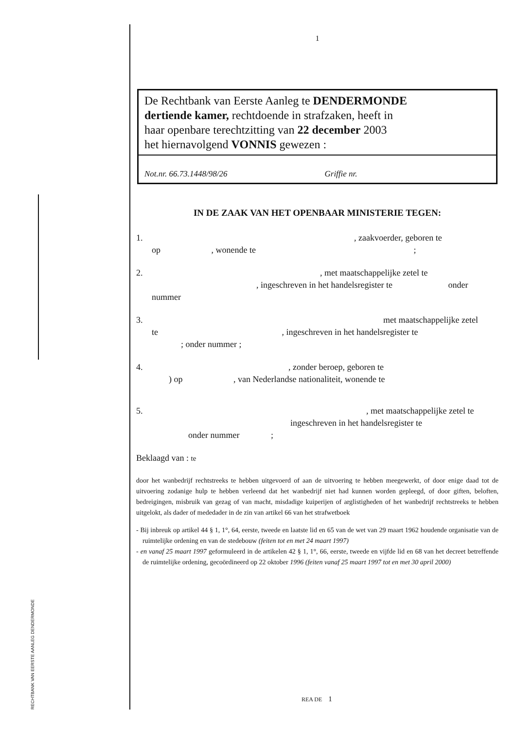RECHTBANK VAN EERSTE AANLEG DENDERMONDE
1
De Rechtbank van Eerste Aanleg te DENDERMONDE
dertiende kamer, rechtdoende in strafzaken, heeft in
haar openbare terechtzitting van 22 december 2003
het hiernavolgend VONNIS gewezen :
Not.nr. 66.73.1448/98/26 Griffie nr.
IN DE ZAAK VAN HET OPENBAAR MINISTERIE TEGEN:
1. , zaakvoerder, geboren te
op , wonende te ;
2. , met maatschappelijke zetel te
, ingeschreven in het handelsregister te onder
nummer
3. met maatschappelijke zetel
te , ingeschreven in het handelsregister te
; onder nummer ;
4. , zonder beroep, geboren te
) op , van Nederlandse nationaliteit, wonende te
5. , met maatschappelijke zetel te
ingeschreven in het handelsregister te
onder nummer ;
Beklaagd van : te
door het wanbedrijf rechtstreeks te hebben uitgevoerd of aan de uitvoering te hebben meegewerkt, of door enige daad tot de uitvoering zodanige hulp te hebben verleend dat het wanbedrijf niet had kunnen worden gepleegd, of door giften, beloften, bedreigingen, misbruik van gezag of van macht, misdadige kuiperijen of arglistigheden of het wanbedrijf rechtstreeks te hebben uitgelokt, als dader of mededader in de zin van artikel 66 van het strafwetboek
- Bij inbreuk op artikel 44 § 1, 1°, 64, eerste, tweede en laatste lid en 65 van de wet van 29 maart 1962 houdende organisatie van de ruimtelijke ordening en van de stedebouw (feiten tot en met 24 maart 1997)
- en vanaf 25 maart 1997 geformuleerd in de artikelen 42 § 1, 1°, 66, eerste, tweede en vijfde lid en 68 van het decreet betreffende de ruimtelijke ordening, gecoördineerd op 22 oktober 1996 (feiten vanaf 25 maart 1997 tot en met 30 april 2000)
REA DE 1